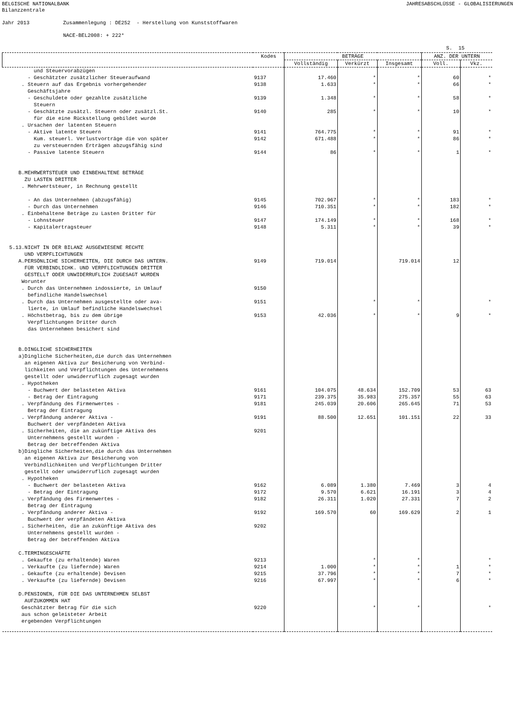BELGISCHE NATIONALBANK JAHRESABSCHLÜSSE - GLOBALISIERUNGEN
Bilanzzentrale Jahr 2013 Zusammenlegung : DE252 - Herstellung von Kunststoffwaren NACE-BEL2008: + 222*
S. 15
| | Kodes | BETRÄGE | | | ANZ. DER UNTERN | |
| --- | --- | --- | --- | --- | --- | --- |
| | | Vollständig | Verkürzt | Insgesamt | Voll. | Vkz. |
| und Steuervorabzügen | | | | | | |
| - Geschätzter zusätzlicher Steueraufwand | 9137 | 17.460 | * | * | 60 | * |
| . Steuern auf das Ergebnis vorhergehender Geschäftsjahre | 9138 | 1.633 | * | * | 66 | * |
| - Geschuldete oder gezahlte zusätzliche Steuern | 9139 | 1.348 | * | * | 58 | * |
| - Geschätzte zusätzl. Steuern oder zusätzl.St. für die eine Rückstellung gebildet wurde | 9140 | 285 | * | * | 10 | * |
| . Ursachen der latenten Steuern | | | | | | |
| - Aktive latente Steuern | 9141 | 764.775 | * | * | 91 | * |
| Kum. steuerl. Verlustvorträge die von später zu versteuernden Erträgen abzugsfähig sind | 9142 | 671.488 | * | * | 86 | * |
| - Passive latente Steuern | 9144 | 86 | * | * | 1 | * |
| B.MEHRWERTSTEUER UND EINBEHALTENE BETRÄGE ZU LASTEN DRITTER . Mehrwertsteuer, in Rechnung gestellt | | | | | | |
| - An das Unternehmen (abzugsfähig) | 9145 | 702.967 | * | * | 183 | * |
| - Durch das Unternehmen | 9146 | 710.351 | * | * | 182 | * |
| . Einbehaltene Beträge zu Lasten Dritter für | | | | | | |
| - Lohnsteuer | 9147 | 174.149 | * | * | 168 | * |
| - Kapitalertragsteuer | 9148 | 5.311 | * | * | 39 | * |
| 5.13.NICHT IN DER BILANZ AUSGEWIESENE RECHTE UND VERPFLICHTUNGEN | | | | | | |
| A.PERSÖNLICHE SICHERHEITEN, DIE DURCH DAS UNTERN. FÜR VERBINDLICHK. UND VERPFLICHTUNGEN DRITTER GESTELLT ODER UNWIDERRUFLICH ZUGESAGT WURDEN Worunter | 9149 | 719.014 | | 719.014 | 12 | |
| . Durch das Unternehmen indossierte, in Umlauf befindliche Handelswechsel | 9150 | | | | | |
| . Durch das Unternehmen ausgestellte oder ava- lierte, in Umlauf befindliche Handelswechsel | 9151 | | * | * | | * |
| . Höchstbetrag, bis zu dem übrige Verpflichtungen Dritter durch das Unternehmen besichert sind | 9153 | 42.036 | * | * | 9 | * |
| B.DINGLICHE SICHERHEITEN a)Dingliche Sicherheiten,die durch das Unternehmen an eigenen Aktiva zur Besicherung von Verbind- lichkeiten und Verpflichtungen des Unternehmens gestellt oder unwiderruflich zugesagt wurden . Hypotheken | | | | | | |
| - Buchwert der belasteten Aktiva | 9161 | 104.075 | 48.634 | 152.709 | 53 | 63 |
| - Betrag der Eintragung | 9171 | 239.375 | 35.983 | 275.357 | 55 | 63 |
| . Verpfändung des Firmenwertes - Betrag der Eintragung | 9181 | 245.039 | 20.606 | 265.645 | 71 | 53 |
| . Verpfändung anderer Aktiva - Buchwert der verpfändeten Aktiva | 9191 | 88.500 | 12.651 | 101.151 | 22 | 33 |
| . Sicherheiten, die an zukünftige Aktiva des Unternehmens gestellt wurden - Betrag der betreffenden Aktiva | 9201 | | | | | |
| b)Dingliche Sicherheiten,die durch das Unternehmen an eigenen Aktiva zur Besicherung von Verbindlichkeiten und Verpflichtungen Dritter gestellt oder unwiderruflich zugesagt wurden . Hypotheken | | | | | | |
| - Buchwert der belasteten Aktiva | 9162 | 6.089 | 1.380 | 7.469 | 3 | 4 |
| - Betrag der Eintragung | 9172 | 9.570 | 6.621 | 16.191 | 3 | 4 |
| . Verpfändung des Firmenwertes - Betrag der Eintragung | 9182 | 26.311 | 1.020 | 27.331 | 7 | 2 |
| . Verpfändung anderer Aktiva - Buchwert der verpfändeten Aktiva | 9192 | 169.570 | 60 | 169.629 | 2 | 1 |
| . Sicherheiten, die an zukünftige Aktiva des Unternehmens gestellt wurden - Betrag der betreffenden Aktiva | 9202 | | | | | |
| C.TERMINGESCHÄFTE | | | | | | |
| . Gekaufte (zu erhaltende) Waren | 9213 | | * | * | | * |
| . Verkaufte (zu liefernde) Waren | 9214 | 1.000 | * | * | 1 | * |
| . Gekaufte (zu erhaltende) Devisen | 9215 | 37.796 | * | * | 7 | * |
| . Verkaufte (zu liefernde) Devisen | 9216 | 67.997 | * | * | 6 | * |
| D.PENSIONEN, FÜR DIE DAS UNTERNEHMEN SELBST AUFZUKOMMEN HAT | | | | | | |
| Geschätzter Betrag für die sich aus schon geleisteter Arbeit ergebenden Verpflichtungen | 9220 | | * | * | | * |